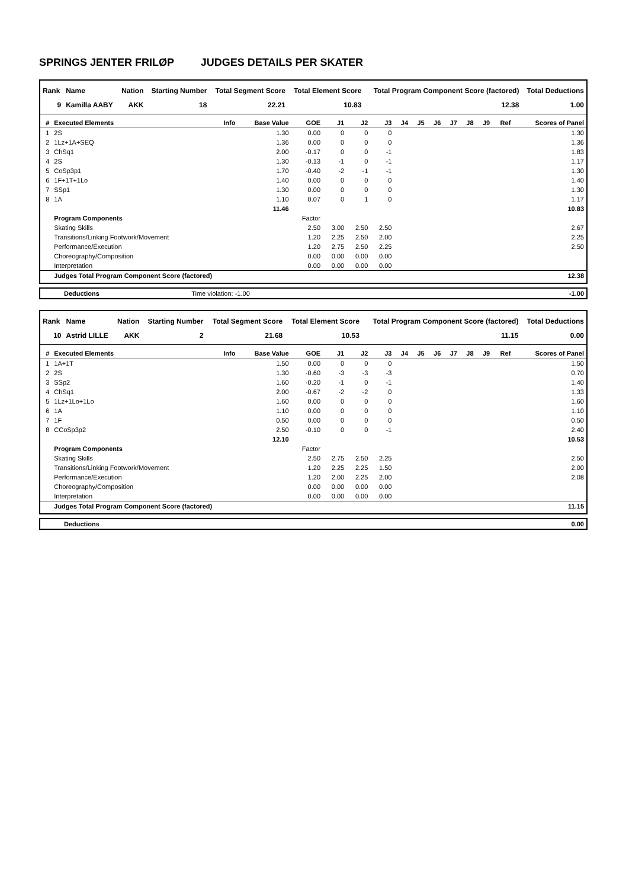SPRINGS JENTER FRILØP JUDGES DETAILS PER SKATER
| Rank | Name | Nation | Starting Number | Total Segment Score | Total Element Score | Total Program Component Score (factored) | Total Deductions |
| --- | --- | --- | --- | --- | --- | --- | --- |
| 9 | Kamilla AABY | AKK | 18 | 22.21 | 10.83 | 12.38 | 1.00 |
| # | Executed Elements | Info | Base Value | GOE | J1 | J2 | J3 | J4 | J5 | J6 | J7 | J8 | J9 | Ref | Scores of Panel |
| --- | --- | --- | --- | --- | --- | --- | --- | --- | --- | --- | --- | --- | --- | --- | --- |
| 1 | 2S | | 1.30 | 0.00 | 0 | 0 | 0 | | | | | | | | 1.30 |
| 2 | 1Lz+1A+SEQ | | 1.36 | 0.00 | 0 | 0 | 0 | | | | | | | | 1.36 |
| 3 | ChSq1 | | 2.00 | -0.17 | 0 | 0 | -1 | | | | | | | | 1.83 |
| 4 | 2S | | 1.30 | -0.13 | -1 | 0 | -1 | | | | | | | | 1.17 |
| 5 | CoSp3p1 | | 1.70 | -0.40 | -2 | -1 | -1 | | | | | | | | 1.30 |
| 6 | 1F+1T+1Lo | | 1.40 | 0.00 | 0 | 0 | 0 | | | | | | | | 1.40 |
| 7 | SSp1 | | 1.30 | 0.00 | 0 | 0 | 0 | | | | | | | | 1.30 |
| 8 | 1A | | 1.10 | 0.07 | 0 | 1 | 0 | | | | | | | | 1.17 |
| | | | 11.46 | | | | | | | | | | | | 10.83 |
| | Program Components | | | Factor | | | | | | | | | | | |
| | Skating Skills | | | 2.50 | 3.00 | 2.50 | 2.50 | | | | | | | | 2.67 |
| | Transitions/Linking Footwork/Movement | | | 1.20 | 2.25 | 2.50 | 2.00 | | | | | | | | 2.25 |
| | Performance/Execution | | | 1.20 | 2.75 | 2.50 | 2.25 | | | | | | | | 2.50 |
| | Choreography/Composition | | | 0.00 | 0.00 | 0.00 | 0.00 | | | | | | | | |
| | Interpretation | | | 0.00 | 0.00 | 0.00 | 0.00 | | | | | | | | |
| | Judges Total Program Component Score (factored) | | | | | | | | | | | | | | 12.38 |
| Deductions | Time violation: -1.00 | | -1.00 |
| Rank | Name | Nation | Starting Number | Total Segment Score | Total Element Score | Total Program Component Score (factored) | Total Deductions |
| --- | --- | --- | --- | --- | --- | --- | --- |
| 10 | Astrid LILLE | AKK | 2 | 21.68 | 10.53 | 11.15 | 0.00 |
| # | Executed Elements | Info | Base Value | GOE | J1 | J2 | J3 | J4 | J5 | J6 | J7 | J8 | J9 | Ref | Scores of Panel |
| --- | --- | --- | --- | --- | --- | --- | --- | --- | --- | --- | --- | --- | --- | --- | --- |
| 1 | 1A+1T | | 1.50 | 0.00 | 0 | 0 | 0 | | | | | | | | 1.50 |
| 2 | 2S | | 1.30 | -0.60 | -3 | -3 | -3 | | | | | | | | 0.70 |
| 3 | SSp2 | | 1.60 | -0.20 | -1 | 0 | -1 | | | | | | | | 1.40 |
| 4 | ChSq1 | | 2.00 | -0.67 | -2 | -2 | 0 | | | | | | | | 1.33 |
| 5 | 1Lz+1Lo+1Lo | | 1.60 | 0.00 | 0 | 0 | 0 | | | | | | | | 1.60 |
| 6 | 1A | | 1.10 | 0.00 | 0 | 0 | 0 | | | | | | | | 1.10 |
| 7 | 1F | | 0.50 | 0.00 | 0 | 0 | 0 | | | | | | | | 0.50 |
| 8 | CCoSp3p2 | | 2.50 | -0.10 | 0 | 0 | -1 | | | | | | | | 2.40 |
| | | | 12.10 | | | | | | | | | | | | 10.53 |
| | Program Components | | | Factor | | | | | | | | | | | |
| | Skating Skills | | | 2.50 | 2.75 | 2.50 | 2.25 | | | | | | | | 2.50 |
| | Transitions/Linking Footwork/Movement | | | 1.20 | 2.25 | 2.25 | 1.50 | | | | | | | | 2.00 |
| | Performance/Execution | | | 1.20 | 2.00 | 2.25 | 2.00 | | | | | | | | 2.08 |
| | Choreography/Composition | | | 0.00 | 0.00 | 0.00 | 0.00 | | | | | | | | |
| | Interpretation | | | 0.00 | 0.00 | 0.00 | 0.00 | | | | | | | | |
| | Judges Total Program Component Score (factored) | | | | | | | | | | | | | | 11.15 |
| Deductions | | 0.00 |